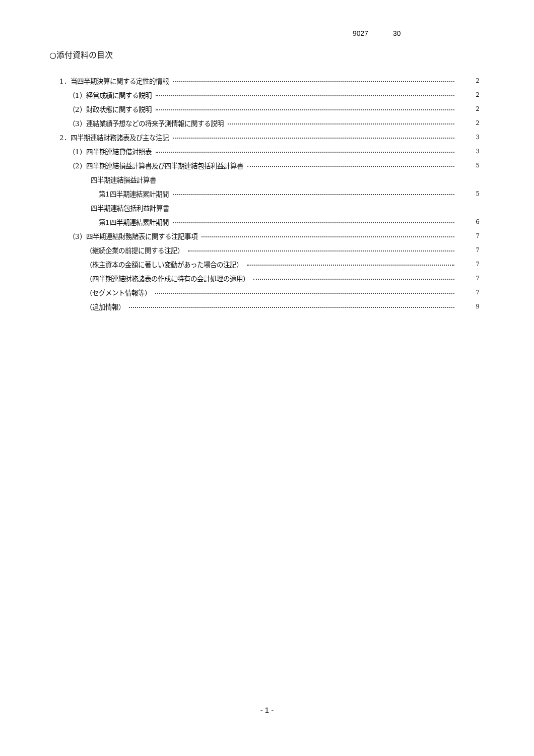9027 30
○添付資料の目次
1．当四半期決算に関する定性的情報 2
（1）経営成績に関する説明 2
（2）財政状態に関する説明 2
（3）連結業績予想などの将来予測情報に関する説明 2
2．四半期連結財務諸表及び主な注記 3
（1）四半期連結貸借対照表 3
（2）四半期連結損益計算書及び四半期連結包括利益計算書 5
四半期連結損益計算書
第1四半期連結累計期間 5
四半期連結包括利益計算書
第1四半期連結累計期間 6
（3）四半期連結財務諸表に関する注記事項 7
（継続企業の前提に関する注記） 7
（株主資本の金額に著しい変動があった場合の注記） 7
（四半期連結財務諸表の作成に特有の会計処理の適用） 7
（セグメント情報等） 7
（追加情報） 9
- 1 -